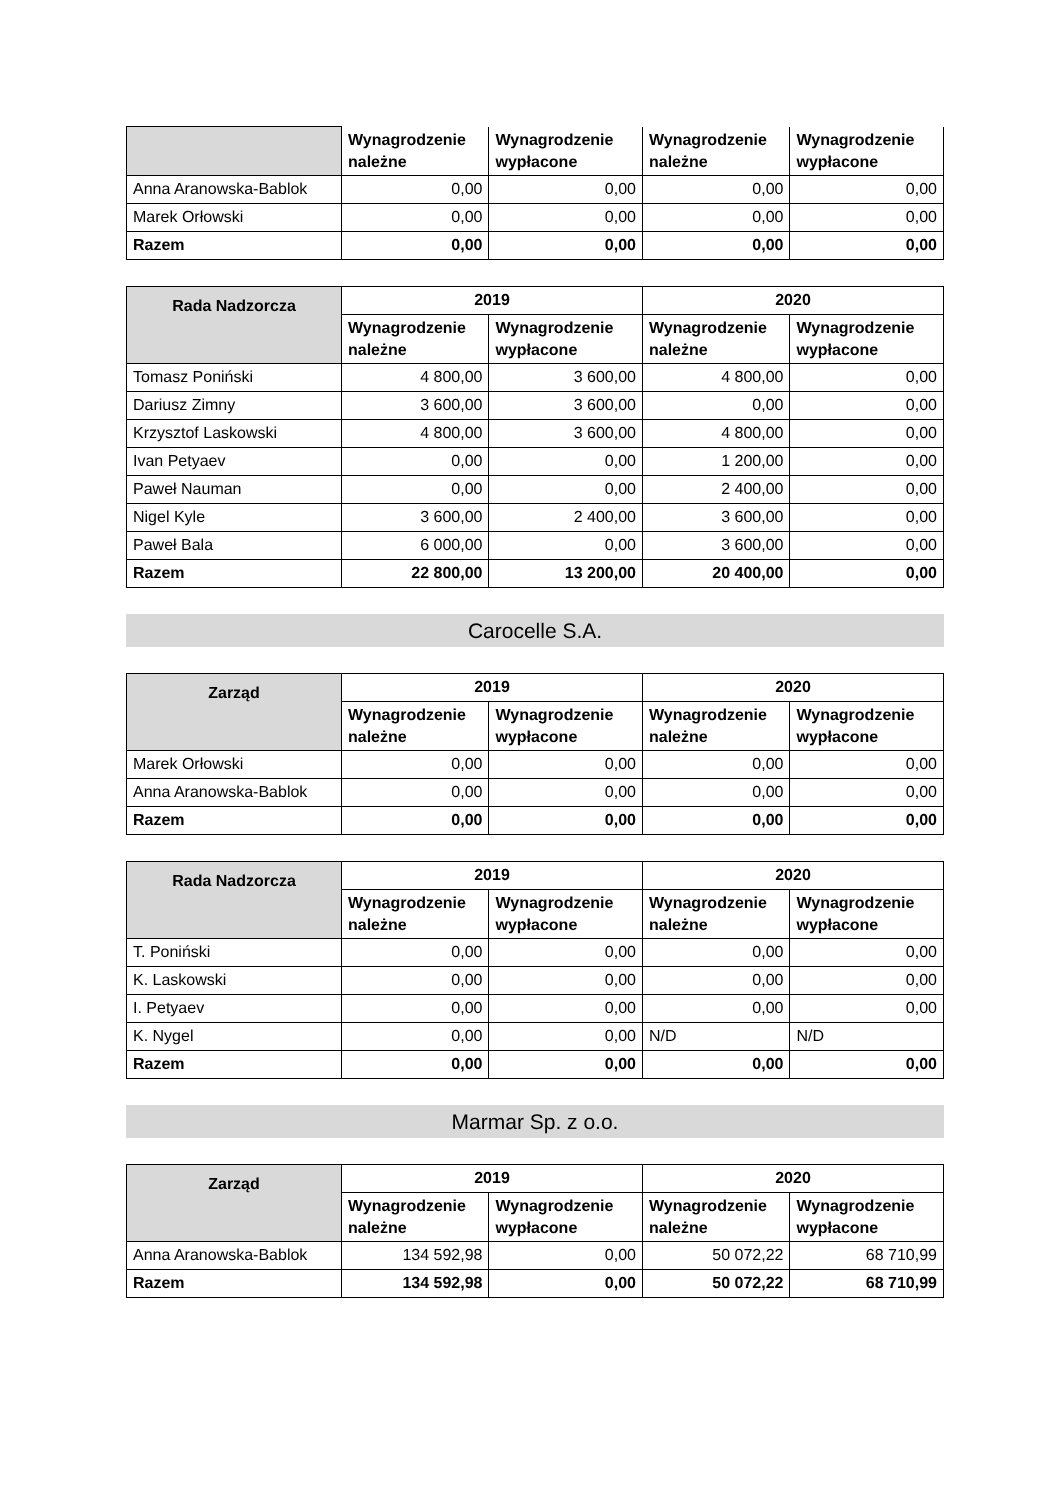| | Wynagrodzenie należne | Wynagrodzenie wypłacone | Wynagrodzenie należne | Wynagrodzenie wypłacone |
| --- | --- | --- | --- | --- |
| Anna Aranowska-Bablok | 0,00 | 0,00 | 0,00 | 0,00 |
| Marek Orłowski | 0,00 | 0,00 | 0,00 | 0,00 |
| Razem | 0,00 | 0,00 | 0,00 | 0,00 |
| Rada Nadzorcza | 2019 | | 2020 | |
| --- | --- | --- | --- | --- |
| | Wynagrodzenie należne | Wynagrodzenie wypłacone | Wynagrodzenie należne | Wynagrodzenie wypłacone |
| Tomasz Poniński | 4 800,00 | 3 600,00 | 4 800,00 | 0,00 |
| Dariusz Zimny | 3 600,00 | 3 600,00 | 0,00 | 0,00 |
| Krzysztof Laskowski | 4 800,00 | 3 600,00 | 4 800,00 | 0,00 |
| Ivan Petyaev | 0,00 | 0,00 | 1 200,00 | 0,00 |
| Paweł Nauman | 0,00 | 0,00 | 2 400,00 | 0,00 |
| Nigel Kyle | 3 600,00 | 2 400,00 | 3 600,00 | 0,00 |
| Paweł Bala | 6 000,00 | 0,00 | 3 600,00 | 0,00 |
| Razem | 22 800,00 | 13 200,00 | 20 400,00 | 0,00 |
Carocelle S.A.
| Zarząd | 2019 | | 2020 | |
| --- | --- | --- | --- | --- |
| | Wynagrodzenie należne | Wynagrodzenie wypłacone | Wynagrodzenie należne | Wynagrodzenie wypłacone |
| Marek Orłowski | 0,00 | 0,00 | 0,00 | 0,00 |
| Anna Aranowska-Bablok | 0,00 | 0,00 | 0,00 | 0,00 |
| Razem | 0,00 | 0,00 | 0,00 | 0,00 |
| Rada Nadzorcza | 2019 | | 2020 | |
| --- | --- | --- | --- | --- |
| | Wynagrodzenie należne | Wynagrodzenie wypłacone | Wynagrodzenie należne | Wynagrodzenie wypłacone |
| T. Poniński | 0,00 | 0,00 | 0,00 | 0,00 |
| K. Laskowski | 0,00 | 0,00 | 0,00 | 0,00 |
| I. Petyaev | 0,00 | 0,00 | 0,00 | 0,00 |
| K. Nygel | 0,00 | 0,00 | N/D | N/D |
| Razem | 0,00 | 0,00 | 0,00 | 0,00 |
Marmar Sp. z o.o.
| Zarząd | 2019 | | 2020 | |
| --- | --- | --- | --- | --- |
| | Wynagrodzenie należne | Wynagrodzenie wypłacone | Wynagrodzenie należne | Wynagrodzenie wypłacone |
| Anna Aranowska-Bablok | 134 592,98 | 0,00 | 50 072,22 | 68 710,99 |
| Razem | 134 592,98 | 0,00 | 50 072,22 | 68 710,99 |